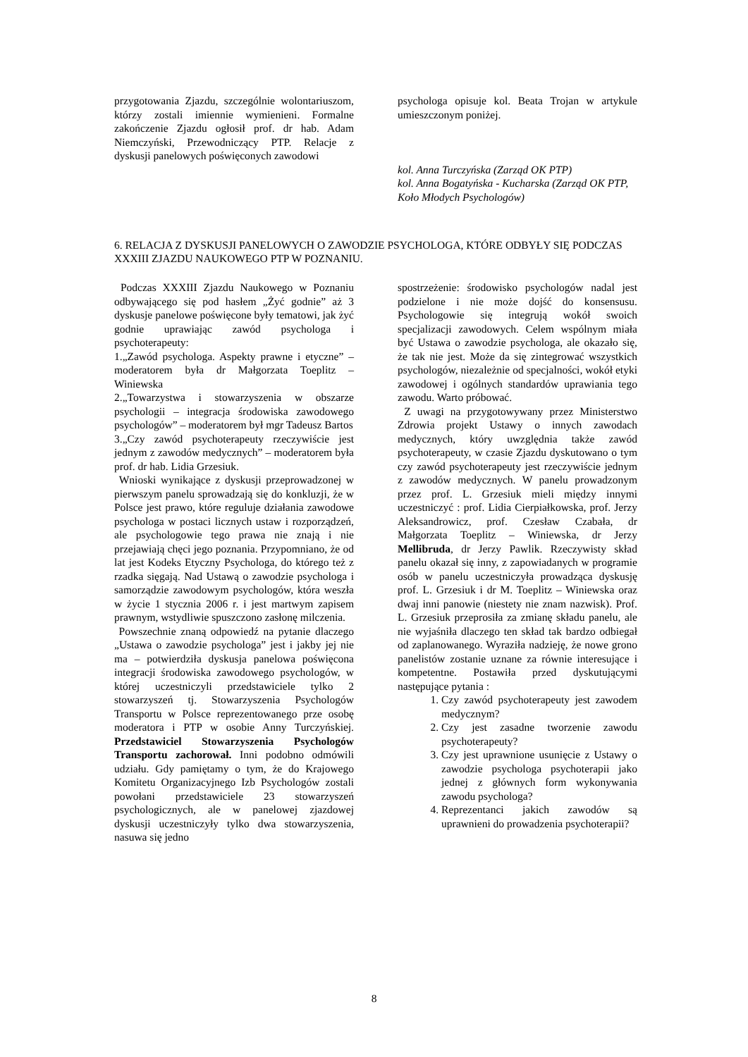przygotowania Zjazdu, szczególnie wolontariuszom, którzy zostali imiennie wymienieni. Formalne zakończenie Zjazdu ogłosił prof. dr hab. Adam Niemczyński, Przewodniczący PTP. Relacje z dyskusji panelowych poświęconych zawodowi
psychologa opisuje kol. Beata Trojan w artykule umieszczonym poniżej.
kol. Anna Turczyńska (Zarząd OK PTP)
kol. Anna Bogatyńska - Kucharska (Zarząd OK PTP, Koło Młodych Psychologów)
6. RELACJA Z DYSKUSJI PANELOWYCH O ZAWODZIE PSYCHOLOGA, KTÓRE ODBYŁY SIĘ PODCZAS XXXIII ZJAZDU NAUKOWEGO PTP W POZNANIU.
Podczas XXXIII Zjazdu Naukowego w Poznaniu odbywającego się pod hasłem „Żyć godnie” aż 3 dyskusje panelowe poświęcone były tematowi, jak żyć godnie uprawiając zawód psychologa i psychoterapeuty:
1.„Zawód psychologa. Aspekty prawne i etyczne” – moderatorem była dr Małgorzata Toeplitz – Winiewska
2.„Towarzystwa i stowarzyszenia w obszarze psychologii – integracja środowiska zawodowego psychologów” – moderatorem był mgr Tadeusz Bartos
3.„Czy zawód psychoterapeuty rzeczywiście jest jednym z zawodów medycznych” – moderatorem była prof. dr hab. Lidia Grzesiuk.
Wnioski wynikające z dyskusji przeprowadzonej w pierwszym panelu sprowadzają się do konkluzji, że w Polsce jest prawo, które reguluje działania zawodowe psychologa w postaci licznych ustaw i rozporządzeń, ale psychologowie tego prawa nie znają i nie przejawiają chęci jego poznania. Przypomniano, że od lat jest Kodeks Etyczny Psychologa, do którego też z rzadka sięgają. Nad Ustawą o zawodzie psychologa i samorządzie zawodowym psychologów, która weszła w życie 1 stycznia 2006 r. i jest martwym zapisem prawnym, wstydliwie spuszczono zasłonę milczenia.
Powszechnie znaną odpowiedź na pytanie dlaczego „Ustawa o zawodzie psychologa” jest i jakby jej nie ma – potwierdziła dyskusja panelowa poświęcona integracji środowiska zawodowego psychologów, w której uczestniczyli przedstawiciele tylko 2 stowarzyszeń tj. Stowarzyszenia Psychologów Transportu w Polsce reprezentowanego prze osobę moderatora i PTP w osobie Anny Turczyńskiej. Przedstawiciel Stowarzyszenia Psychologów Transportu zachorował. Inni podobno odmówili udziału. Gdy pamiętamy o tym, że do Krajowego Komitetu Organizacyjnego Izb Psychologów zostali powołani przedstawiciele 23 stowarzyszeń psychologicznych, ale w panelowej zjazdowej dyskusji uczestniczyły tylko dwa stowarzyszenia, nasuwa się jedno
spostrzeżenie: środowisko psychologów nadal jest podzielone i nie może dojść do konsensusu. Psychologowie się integrują wokół swoich specjalizacji zawodowych. Celem wspólnym miała być Ustawa o zawodzie psychologa, ale okazało się, że tak nie jest. Może da się zintegrować wszystkich psychologów, niezależnie od specjalności, wokół etyki zawodowej i ogólnych standardów uprawiania tego zawodu. Warto próbować.
Z uwagi na przygotowywany przez Ministerstwo Zdrowia projekt Ustawy o innych zawodach medycznych, który uwzględnia także zawód psychoterapeuty, w czasie Zjazdu dyskutowano o tym czy zawód psychoterapeuty jest rzeczywiście jednym z zawodów medycznych. W panelu prowadzonym przez prof. L. Grzesiuk mieli między innymi uczestniczyć : prof. Lidia Cierpiałkowska, prof. Jerzy Aleksandrowicz, prof. Czesław Czabała, dr Małgorzata Toeplitz – Winiewska, dr Jerzy Mellibruda, dr Jerzy Pawlik. Rzeczywisty skład panelu okazał się inny, z zapowiadanych w programie osób w panelu uczestniczyła prowadząca dyskusję prof. L. Grzesiuk i dr M. Toeplitz – Winiewska oraz dwaj inni panowie (niestety nie znam nazwisk). Prof. L. Grzesiuk przeprosiła za zmianę składu panelu, ale nie wyjaśniła dlaczego ten skład tak bardzo odbiegał od zaplanowanego. Wyraziła nadzieję, że nowe grono panelistów zostanie uznane za równie interesujące i kompetentne. Postawiła przed dyskutującymi następujące pytania :
1. Czy zawód psychoterapeuty jest zawodem medycznym?
2. Czy jest zasadne tworzenie zawodu psychoterapeuty?
3. Czy jest uprawnione usunięcie z Ustawy o zawodzie psychologa psychoterapii jako jednej z głównych form wykonywania zawodu psychologa?
4. Reprezentanci jakich zawodów są uprawnieni do prowadzenia psychoterapii?
8